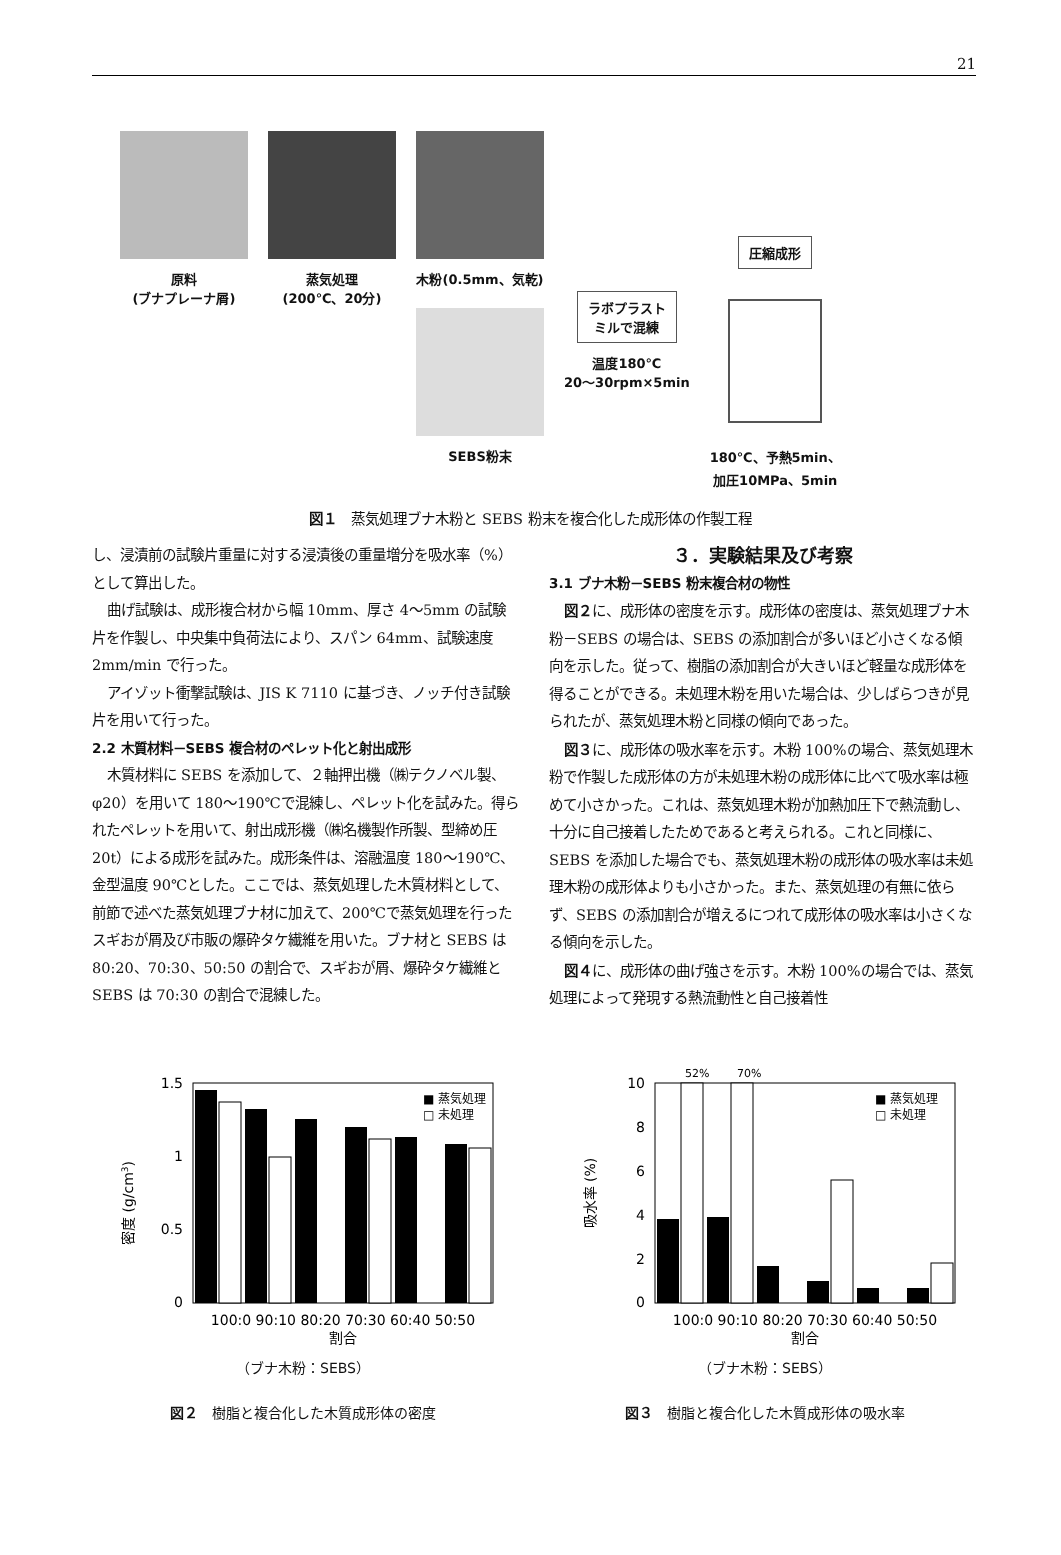21
原料
(ブナプレーナ屑)
蒸気処理
(200℃、20分)
木粉(0.5mm、気乾)
SEBS粉末
ラボプラスト
ミルで混練
温度180℃
20～30rpm×5min
圧縮成形
180℃、予熱5min、
加圧10MPa、5min
図１　蒸気処理ブナ木粉と SEBS 粉末を複合化した成形体の作製工程
し、浸漬前の試験片重量に対する浸漬後の重量増分を吸水率（%）として算出した。
曲げ試験は、成形複合材から幅 10mm、厚さ 4～5mm の試験片を作製し、中央集中負荷法により、スパン 64mm、試験速度 2mm/min で行った。
アイゾット衝撃試験は、JIS K 7110 に基づき、ノッチ付き試験片を用いて行った。
2.2 木質材料－SEBS 複合材のペレット化と射出成形
木質材料に SEBS を添加して、２軸押出機（㈱テクノベル製、φ20）を用いて 180～190℃で混練し、ペレット化を試みた。得られたペレットを用いて、射出成形機（㈱名機製作所製、型締め圧 20t）による成形を試みた。成形条件は、溶融温度 180～190℃、金型温度 90℃とした。ここでは、蒸気処理した木質材料として、前節で述べた蒸気処理ブナ材に加えて、200℃で蒸気処理を行ったスギおが屑及び市販の爆砕タケ繊維を用いた。ブナ材と SEBS は 80:20、70:30、50:50 の割合で、スギおが屑、爆砕タケ繊維と SEBS は 70:30 の割合で混練した。
３．実験結果及び考察
3.1 ブナ木粉－SEBS 粉末複合材の物性
図２に、成形体の密度を示す。成形体の密度は、蒸気処理ブナ木粉－SEBS の場合は、SEBS の添加割合が多いほど小さくなる傾向を示した。従って、樹脂の添加割合が大きいほど軽量な成形体を得ることができる。未処理木粉を用いた場合は、少しばらつきが見られたが、蒸気処理木粉と同様の傾向であった。
図３に、成形体の吸水率を示す。木粉 100%の場合、蒸気処理木粉で作製した成形体の方が未処理木粉の成形体に比べて吸水率は極めて小さかった。これは、蒸気処理木粉が加熱加圧下で熱流動し、十分に自己接着したためであると考えられる。これと同様に、SEBS を添加した場合でも、蒸気処理木粉の成形体の吸水率は未処理木粉の成形体よりも小さかった。また、蒸気処理の有無に依らず、SEBS の添加割合が増えるにつれて成形体の吸水率は小さくなる傾向を示した。
図４に、成形体の曲げ強さを示す。木粉 100%の場合では、蒸気処理によって発現する熱流動性と自己接着性
1.5
1
0.5
0
■ 蒸気処理
□ 未処理
100:0 90:10 80:20 70:30 60:40 50:50
割合
密度 (g/cm3)
（ブナ木粉：SEBS）
図２　樹脂と複合化した木質成形体の密度
52%
70%
10
8
6
4
2
0
■ 蒸気処理
□ 未処理
100:0 90:10 80:20 70:30 60:40 50:50
割合
吸水率 (%)
（ブナ木粉：SEBS）
図３　樹脂と複合化した木質成形体の吸水率